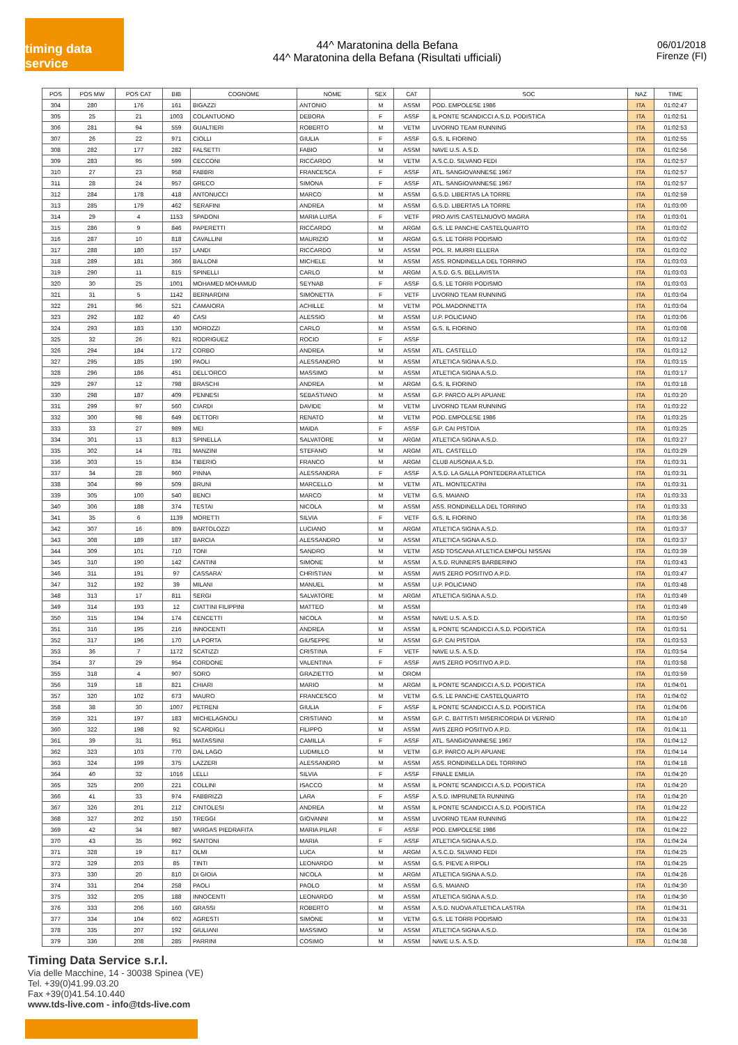timing data service
44^ Maratonina della Befana
44^ Maratonina della Befana (Risultati ufficiali)
06/01/2018
Firenze (FI)
| POS | POS MW | POS CAT | BIB | COGNOME | NOME | SEX | CAT | SOC | NAZ | TIME |
| --- | --- | --- | --- | --- | --- | --- | --- | --- | --- | --- |
| 304 | 280 | 176 | 161 | BIGAZZI | ANTONIO | M | ASSM | POD. EMPOLESE 1986 | ITA | 01:02:47 |
| 305 | 25 | 21 | 1003 | COLANTUONO | DEBORA | F | ASSF | IL PONTE SCANDICCI A.S.D. PODISTICA | ITA | 01:02:51 |
| 306 | 281 | 94 | 559 | GUALTIERI | ROBERTO | M | VETM | LIVORNO TEAM RUNNING | ITA | 01:02:53 |
| 307 | 26 | 22 | 971 | CIOLLI | GIULIA | F | ASSF | G.S. IL FIORINO | ITA | 01:02:55 |
| 308 | 282 | 177 | 282 | FALSETTI | FABIO | M | ASSM | NAVE U.S. A.S.D. | ITA | 01:02:56 |
| 309 | 283 | 95 | 599 | CECCONI | RICCARDO | M | VETM | A.S.C.D. SILVANO FEDI | ITA | 01:02:57 |
| 310 | 27 | 23 | 958 | FABBRI | FRANCESCA | F | ASSF | ATL. SANGIOVANNESE 1967 | ITA | 01:02:57 |
| 311 | 28 | 24 | 957 | GRECO | SIMONA | F | ASSF | ATL. SANGIOVANNESE 1967 | ITA | 01:02:57 |
| 312 | 284 | 178 | 418 | ANTONUCCI | MARCO | M | ASSM | G.S.D. LIBERTAS LA TORRE | ITA | 01:02:59 |
| 313 | 285 | 179 | 462 | SERAFINI | ANDREA | M | ASSM | G.S.D. LIBERTAS LA TORRE | ITA | 01:03:00 |
| 314 | 29 | 4 | 1153 | SPADONI | MARIA LUISA | F | VETF | PRO AVIS CASTELNUOVO MAGRA | ITA | 01:03:01 |
| 315 | 286 | 9 | 846 | PAPERETTI | RICCARDO | M | ARGM | G.S. LE PANCHE CASTELQUARTO | ITA | 01:03:02 |
| 316 | 287 | 10 | 818 | CAVALLINI | MAURIZIO | M | ARGM | G.S. LE TORRI PODISMO | ITA | 01:03:02 |
| 317 | 288 | 180 | 157 | LANDI | RICCARDO | M | ASSM | POL. R. MURRI ELLERA | ITA | 01:03:02 |
| 318 | 289 | 181 | 366 | BALLONI | MICHELE | M | ASSM | ASS. RONDINELLA DEL TORRINO | ITA | 01:03:03 |
| 319 | 290 | 11 | 815 | SPINELLI | CARLO | M | ARGM | A.S.D. G.S. BELLAVISTA | ITA | 01:03:03 |
| 320 | 30 | 25 | 1001 | MOHAMED MOHAMUD | SEYNAB | F | ASSF | G.S. LE TORRI PODISMO | ITA | 01:03:03 |
| 321 | 31 | 5 | 1142 | BERNARDINI | SIMONETTA | F | VETF | LIVORNO TEAM RUNNING | ITA | 01:03:04 |
| 322 | 291 | 96 | 521 | CAMAIORA | ACHILLE | M | VETM | POL.MADONNETTA | ITA | 01:03:04 |
| 323 | 292 | 182 | 40 | CASI | ALESSIO | M | ASSM | U.P. POLICIANO | ITA | 01:03:06 |
| 324 | 293 | 183 | 130 | MOROZZI | CARLO | M | ASSM | G.S. IL FIORINO | ITA | 01:03:08 |
| 325 | 32 | 26 | 921 | RODRIGUEZ | ROCIO | F | ASSF | | ITA | 01:03:12 |
| 326 | 294 | 184 | 172 | CORBO | ANDREA | M | ASSM | ATL. CASTELLO | ITA | 01:03:12 |
| 327 | 295 | 185 | 190 | PAOLI | ALESSANDRO | M | ASSM | ATLETICA SIGNA A.S.D. | ITA | 01:03:15 |
| 328 | 296 | 186 | 451 | DELL'ORCO | MASSIMO | M | ASSM | ATLETICA SIGNA A.S.D. | ITA | 01:03:17 |
| 329 | 297 | 12 | 798 | BRASCHI | ANDREA | M | ARGM | G.S. IL FIORINO | ITA | 01:03:18 |
| 330 | 298 | 187 | 409 | PENNESI | SEBASTIANO | M | ASSM | G.P. PARCO ALPI APUANE | ITA | 01:03:20 |
| 331 | 299 | 97 | 560 | CIARDI | DAVIDE | M | VETM | LIVORNO TEAM RUNNING | ITA | 01:03:22 |
| 332 | 300 | 98 | 649 | DETTORI | RENATO | M | VETM | POD. EMPOLESE 1986 | ITA | 01:03:25 |
| 333 | 33 | 27 | 989 | MEI | MAIDA | F | ASSF | G.P. CAI PISTOIA | ITA | 01:03:25 |
| 334 | 301 | 13 | 813 | SPINELLA | SALVATORE | M | ARGM | ATLETICA SIGNA A.S.D. | ITA | 01:03:27 |
| 335 | 302 | 14 | 781 | MANZINI | STEFANO | M | ARGM | ATL. CASTELLO | ITA | 01:03:29 |
| 336 | 303 | 15 | 834 | TIBERIO | FRANCO | M | ARGM | CLUB AUSONIA A.S.D. | ITA | 01:03:31 |
| 337 | 34 | 28 | 960 | PINNA | ALESSANDRA | F | ASSF | A.S.D. LA GALLA PONTEDERA ATLETICA | ITA | 01:03:31 |
| 338 | 304 | 99 | 509 | BRUNI | MARCELLO | M | VETM | ATL. MONTECATINI | ITA | 01:03:31 |
| 339 | 305 | 100 | 540 | BENCI | MARCO | M | VETM | G.S. MAIANO | ITA | 01:03:33 |
| 340 | 306 | 188 | 374 | TESTAI | NICOLA | M | ASSM | ASS. RONDINELLA DEL TORRINO | ITA | 01:03:33 |
| 341 | 35 | 6 | 1139 | MORETTI | SILVIA | F | VETF | G.S. IL FIORINO | ITA | 01:03:36 |
| 342 | 307 | 16 | 809 | BARTOLOZZI | LUCIANO | M | ARGM | ATLETICA SIGNA A.S.D. | ITA | 01:03:37 |
| 343 | 308 | 189 | 187 | BARCIA | ALESSANDRO | M | ASSM | ATLETICA SIGNA A.S.D. | ITA | 01:03:37 |
| 344 | 309 | 101 | 710 | TONI | SANDRO | M | VETM | ASD TOSCANA ATLETICA EMPOLI NISSAN | ITA | 01:03:39 |
| 345 | 310 | 190 | 142 | CANTINI | SIMONE | M | ASSM | A.S.D. RUNNERS BARBERINO | ITA | 01:03:43 |
| 346 | 311 | 191 | 97 | CASSARA' | CHRISTIAN | M | ASSM | AVIS ZERO POSITIVO A.P.D. | ITA | 01:03:47 |
| 347 | 312 | 192 | 39 | MILANI | MANUEL | M | ASSM | U.P. POLICIANO | ITA | 01:03:48 |
| 348 | 313 | 17 | 811 | SERGI | SALVATORE | M | ARGM | ATLETICA SIGNA A.S.D. | ITA | 01:03:49 |
| 349 | 314 | 193 | 12 | CIATTINI FILIPPINI | MATTEO | M | ASSM | | ITA | 01:03:49 |
| 350 | 315 | 194 | 174 | CENCETTI | NICOLA | M | ASSM | NAVE U.S. A.S.D. | ITA | 01:03:50 |
| 351 | 316 | 195 | 216 | INNOCENTI | ANDREA | M | ASSM | IL PONTE SCANDICCI A.S.D. PODISTICA | ITA | 01:03:51 |
| 352 | 317 | 196 | 170 | LA PORTA | GIUSEPPE | M | ASSM | G.P. CAI PISTOIA | ITA | 01:03:53 |
| 353 | 36 | 7 | 1172 | SCATIZZI | CRISTINA | F | VETF | NAVE U.S. A.S.D. | ITA | 01:03:54 |
| 354 | 37 | 29 | 954 | CORDONE | VALENTINA | F | ASSF | AVIS ZERO POSITIVO A.P.D. | ITA | 01:03:58 |
| 355 | 318 | 4 | 907 | SORO | GRAZIETTO | M | OROM | | ITA | 01:03:59 |
| 356 | 319 | 18 | 821 | CHIARI | MARIO | M | ARGM | IL PONTE SCANDICCI A.S.D. PODISTICA | ITA | 01:04:01 |
| 357 | 320 | 102 | 673 | MAURO | FRANCESCO | M | VETM | G.S. LE PANCHE CASTELQUARTO | ITA | 01:04:02 |
| 358 | 38 | 30 | 1007 | PETRENI | GIULIA | F | ASSF | IL PONTE SCANDICCI A.S.D. PODISTICA | ITA | 01:04:06 |
| 359 | 321 | 197 | 183 | MICHELAGNOLI | CRISTIANO | M | ASSM | G.P. C. BATTISTI MISERICORDIA DI VERNIO | ITA | 01:04:10 |
| 360 | 322 | 198 | 92 | SCARDIGLI | FILIPPO | M | ASSM | AVIS ZERO POSITIVO A.P.D. | ITA | 01:04:11 |
| 361 | 39 | 31 | 951 | MATASSINI | CAMILLA | F | ASSF | ATL. SANGIOVANNESE 1967 | ITA | 01:04:12 |
| 362 | 323 | 103 | 770 | DAL LAGO | LUDMILLO | M | VETM | G.P. PARCO ALPI APUANE | ITA | 01:04:14 |
| 363 | 324 | 199 | 375 | LAZZERI | ALESSANDRO | M | ASSM | ASS. RONDINELLA DEL TORRINO | ITA | 01:04:18 |
| 364 | 40 | 32 | 1016 | LELLI | SILVIA | F | ASSF | FINALE EMILIA | ITA | 01:04:20 |
| 365 | 325 | 200 | 221 | COLLINI | ISACCO | M | ASSM | IL PONTE SCANDICCI A.S.D. PODISTICA | ITA | 01:04:20 |
| 366 | 41 | 33 | 974 | FABBRIZZI | LARA | F | ASSF | A.S.D. IMPRUNETA RUNNING | ITA | 01:04:20 |
| 367 | 326 | 201 | 212 | CINTOLESI | ANDREA | M | ASSM | IL PONTE SCANDICCI A.S.D. PODISTICA | ITA | 01:04:22 |
| 368 | 327 | 202 | 150 | TREGGI | GIOVANNI | M | ASSM | LIVORNO TEAM RUNNING | ITA | 01:04:22 |
| 369 | 42 | 34 | 987 | VARGAS PIEDRAFITA | MARIA PILAR | F | ASSF | POD. EMPOLESE 1986 | ITA | 01:04:22 |
| 370 | 43 | 35 | 992 | SANTONI | MARIA | F | ASSF | ATLETICA SIGNA A.S.D. | ITA | 01:04:24 |
| 371 | 328 | 19 | 817 | OLMI | LUCA | M | ARGM | A.S.C.D. SILVANO FEDI | ITA | 01:04:25 |
| 372 | 329 | 203 | 85 | TINTI | LEONARDO | M | ASSM | G.S. PIEVE A RIPOLI | ITA | 01:04:25 |
| 373 | 330 | 20 | 810 | DI GIOIA | NICOLA | M | ARGM | ATLETICA SIGNA A.S.D. | ITA | 01:04:26 |
| 374 | 331 | 204 | 258 | PAOLI | PAOLO | M | ASSM | G.S. MAIANO | ITA | 01:04:30 |
| 375 | 332 | 205 | 188 | INNOCENTI | LEONARDO | M | ASSM | ATLETICA SIGNA A.S.D. | ITA | 01:04:30 |
| 376 | 333 | 206 | 160 | GRASSI | ROBERTO | M | ASSM | A.S.D. NUOVA ATLETICA LASTRA | ITA | 01:04:31 |
| 377 | 334 | 104 | 602 | AGRESTI | SIMONE | M | VETM | G.S. LE TORRI PODISMO | ITA | 01:04:33 |
| 378 | 335 | 207 | 192 | GIULIANI | MASSIMO | M | ASSM | ATLETICA SIGNA A.S.D. | ITA | 01:04:36 |
| 379 | 336 | 208 | 285 | PARRINI | COSIMO | M | ASSM | NAVE U.S. A.S.D. | ITA | 01:04:38 |
Timing Data Service s.r.l.
Via delle Macchine, 14 - 30038 Spinea (VE)
Tel. +39(0)41.99.03.20
Fax +39(0)41.54.10.440
www.tds-live.com - info@tds-live.com